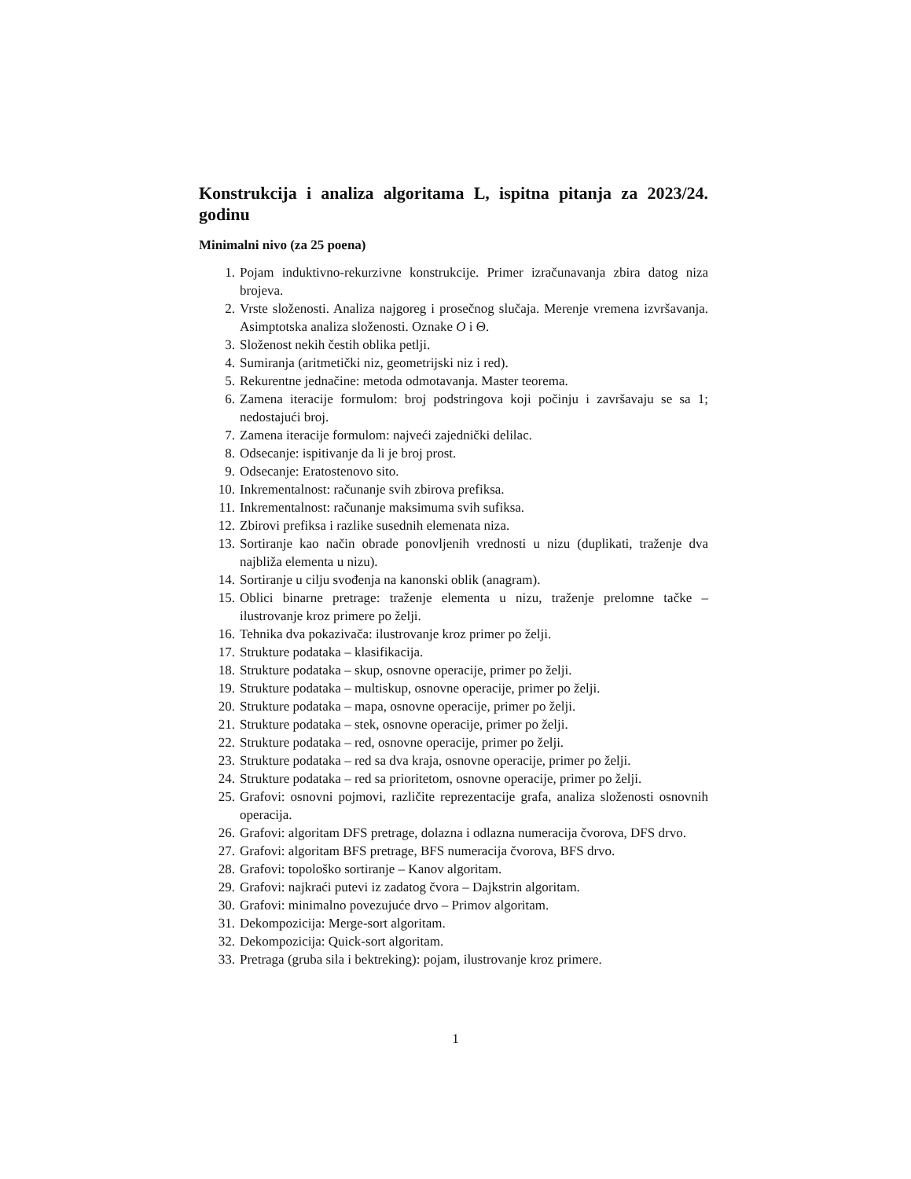Konstrukcija i analiza algoritama L, ispitna pitanja za 2023/24. godinu
Minimalni nivo (za 25 poena)
1. Pojam induktivno-rekurzivne konstrukcije. Primer izračunavanja zbira datog niza brojeva.
2. Vrste složenosti. Analiza najgoreg i prosečnog slučaja. Merenje vremena izvršavanja. Asimptotska analiza složenosti. Oznake O i Θ.
3. Složenost nekih čestih oblika petlji.
4. Sumiranja (aritmetički niz, geometrijski niz i red).
5. Rekurentne jednačine: metoda odmotavanja. Master teorema.
6. Zamena iteracije formulom: broj podstringova koji počinju i završavaju se sa 1; nedostajući broj.
7. Zamena iteracije formulom: najveći zajednički delilac.
8. Odsecanje: ispitivanje da li je broj prost.
9. Odsecanje: Eratostenovo sito.
10. Inkrementalnost: računanje svih zbirova prefiksa.
11. Inkrementalnost: računanje maksimuma svih sufiksa.
12. Zbirovi prefiksa i razlike susednih elemenata niza.
13. Sortiranje kao način obrade ponovljenih vrednosti u nizu (duplikati, traženje dva najbliža elementa u nizu).
14. Sortiranje u cilju svođenja na kanonski oblik (anagram).
15. Oblici binarne pretrage: traženje elementa u nizu, traženje prelomne tačke – ilustrovanje kroz primere po želji.
16. Tehnika dva pokazivača: ilustrovanje kroz primer po želji.
17. Strukture podataka – klasifikacija.
18. Strukture podataka – skup, osnovne operacije, primer po želji.
19. Strukture podataka – multiskup, osnovne operacije, primer po želji.
20. Strukture podataka – mapa, osnovne operacije, primer po želji.
21. Strukture podataka – stek, osnovne operacije, primer po želji.
22. Strukture podataka – red, osnovne operacije, primer po želji.
23. Strukture podataka – red sa dva kraja, osnovne operacije, primer po želji.
24. Strukture podataka – red sa prioritetom, osnovne operacije, primer po želji.
25. Grafovi: osnovni pojmovi, različite reprezentacije grafa, analiza složenosti osnovnih operacija.
26. Grafovi: algoritam DFS pretrage, dolazna i odlazna numeracija čvorova, DFS drvo.
27. Grafovi: algoritam BFS pretrage, BFS numeracija čvorova, BFS drvo.
28. Grafovi: topološko sortiranje – Kanov algoritam.
29. Grafovi: najkraći putevi iz zadatog čvora – Dajkstrin algoritam.
30. Grafovi: minimalno povezujuće drvo – Primov algoritam.
31. Dekompozicija: Merge-sort algoritam.
32. Dekompozicija: Quick-sort algoritam.
33. Pretraga (gruba sila i bektreking): pojam, ilustrovanje kroz primere.
1